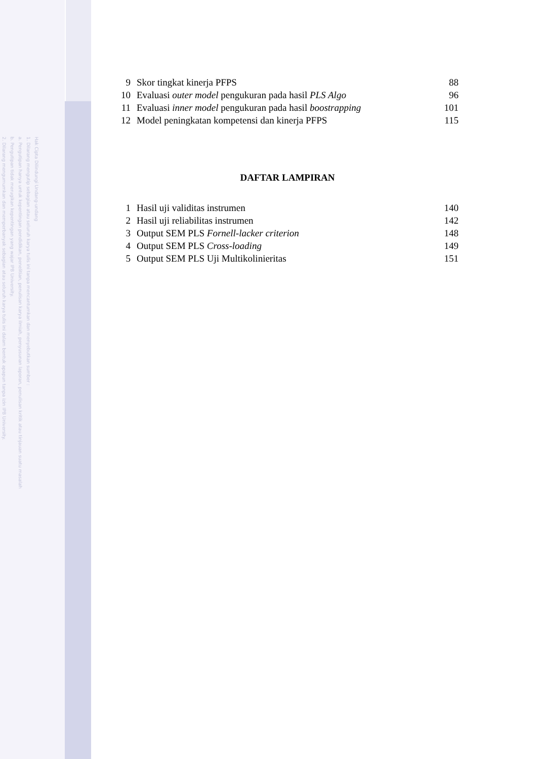Hak Cipta Dilindungi Undang-undang
1. Dilarang mengutip sebagian atau seluruh karya tulis ini tanpa mencantumkan dan menyebutkan sumber :
a. Pengutipan hanya untuk kepentingan pendidikan, penelitian, penulisan karya ilmiah, penyusunan laporan, penulisan kritik atau tinjauan suatu masalah
b. Pengutipan tidak merugikan kepentingan yang wajar IPB University.
2. Dilarang mengumumkan dan memperbanyak sebagian atau seluruh karya tulis ini dalam bentuk apapun tanpa izin IPB University.
| 9 | Skor tingkat kinerja PFPS | 88 |
| 10 | Evaluasi outer model pengukuran pada hasil PLS Algo | 96 |
| 11 | Evaluasi inner model pengukuran pada hasil boostrapping | 101 |
| 12 | Model peningkatan kompetensi dan kinerja PFPS | 115 |
DAFTAR LAMPIRAN
| 1 | Hasil uji validitas instrumen | 140 |
| 2 | Hasil uji reliabilitas instrumen | 142 |
| 3 | Output SEM PLS Fornell-lacker criterion | 148 |
| 4 | Output SEM PLS Cross-loading | 149 |
| 5 | Output SEM PLS Uji Multikolinieritas | 151 |